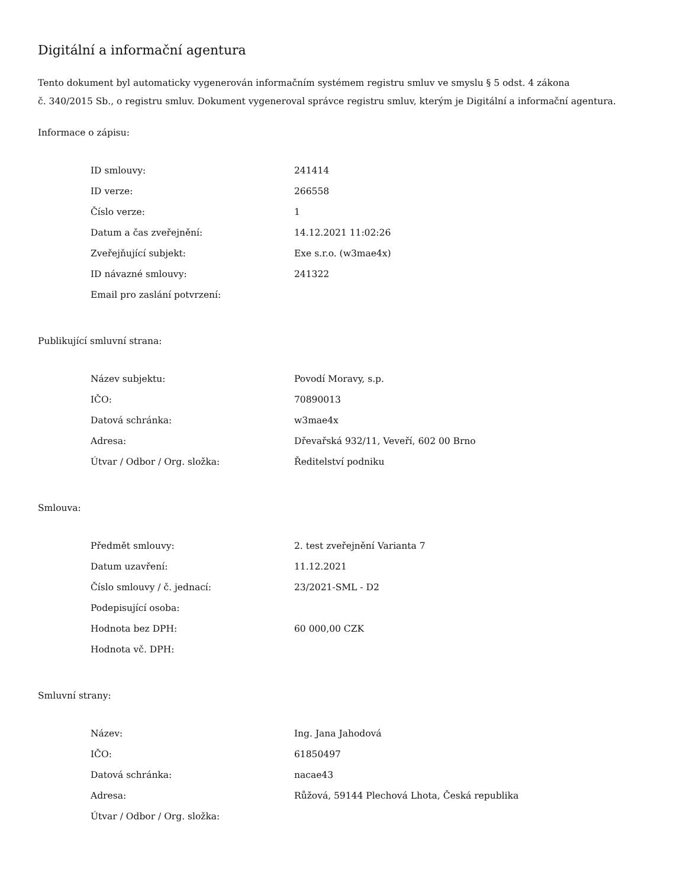Digitální a informační agentura
Tento dokument byl automaticky vygenerován informačním systémem registru smluv ve smyslu § 5 odst. 4 zákona
č. 340/2015 Sb., o registru smluv. Dokument vygeneroval správce registru smluv, kterým je Digitální a informační agentura.
Informace o zápisu:
| ID smlouvy: | 241414 |
| ID verze: | 266558 |
| Číslo verze: | 1 |
| Datum a čas zveřejnění: | 14.12.2021 11:02:26 |
| Zveřejňující subjekt: | Exe s.r.o. (w3mae4x) |
| ID návazné smlouvy: | 241322 |
| Email pro zaslání potvrzení: | |
Publikující smluvní strana:
| Název subjektu: | Povodí Moravy, s.p. |
| IČO: | 70890013 |
| Datová schránka: | w3mae4x |
| Adresa: | Dřevařská 932/11, Veveří, 602 00 Brno |
| Útvar / Odbor / Org. složka: | Ředitelství podniku |
Smlouva:
| Předmět smlouvy: | 2. test zveřejnění Varianta 7 |
| Datum uzavření: | 11.12.2021 |
| Číslo smlouvy / č. jednací: | 23/2021-SML - D2 |
| Podepisující osoba: | |
| Hodnota bez DPH: | 60 000,00 CZK |
| Hodnota vč. DPH: | |
Smluvní strany:
| Název: | Ing. Jana Jahodová |
| IČO: | 61850497 |
| Datová schránka: | nacae43 |
| Adresa: | Růžová, 59144 Plechová Lhota, Česká republika |
| Útvar / Odbor / Org. složka: | |